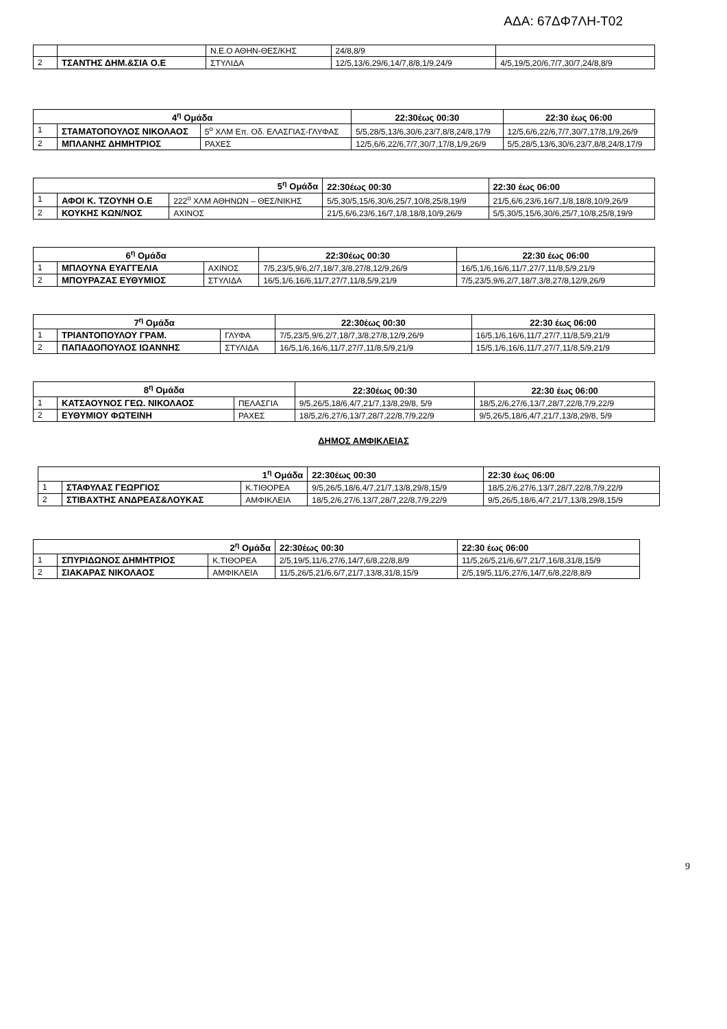ΑΔΑ: 67ΔΦ7ΛΗ-Τ02
| | | Ν.Ε.Ο ΑΘΗΝ-ΘΕΣ/ΚΗΣ | 24/8,8/9 | |
| 2 | ΤΣΑΝΤΗΣ ΔΗΜ.&ΣΙΑ Ο.Ε | ΣΤΥΛΙΔΑ | 12/5,13/6,29/6,14/7,8/8,1/9,24/9 | 4/5,19/5,20/6,7/7,30/7,24/8,8/9 |
| 4<sup>η</sup> Ομάδα | | | | 22:30έως 00:30 | 22:30 έως 06:00 |
| --- | --- | --- | --- | --- | --- |
| 1 | ΣΤΑΜΑΤΟΠΟΥΛΟΣ ΝΙΚΟΛΑΟΣ | 5<sup>ο</sup> ΧΛΜ Επ. Οδ. ΕΛΑΣΓΙΑΣ-ΓΛΥΦΑΣ | 5/5,28/5,13/6,30/6,23/7,8/8,24/8,17/9 | | 12/5,6/6,22/6,7/7,30/7,17/8,1/9,26/9 |
| 2 | ΜΠΛΑΝΗΣ ΔΗΜΗΤΡΙΟΣ | ΡΑΧΕΣ | 12/5,6/6,22/6,7/7,30/7,17/8,1/9,26/9 | | 5/5,28/5,13/6,30/6,23/7,8/8,24/8,17/9 |
| 5<sup>η</sup> Ομάδα | | | 22:30έως 00:30 | 22:30 έως 06:00 |
| --- | --- | --- | --- | --- |
| 1 | ΑΦΟΙ Κ. ΤΖΟΥΝΗ Ο.Ε | 222<sup>ο</sup> ΧΛΜ ΑΘΗΝΩΝ – ΘΕΣ/ΝΙΚΗΣ | 5/5,30/5,15/6,30/6,25/7,10/8,25/8,19/9 | 21/5,6/6,23/6,16/7,1/8,18/8,10/9,26/9 |
| 2 | ΚΟΥΚΗΣ ΚΩΝ/ΝΟΣ | ΑΧΙΝΟΣ | 21/5,6/6,23/6,16/7,1/8,18/8,10/9,26/9 | 5/5,30/5,15/6,30/6,25/7,10/8,25/8,19/9 |
| 6<sup>η</sup> Ομάδα | | | 22:30έως 00:30 | 22:30 έως 06:00 |
| --- | --- | --- | --- | --- |
| 1 | ΜΠΛΟΥΝΑ ΕΥΑΓΓΕΛΙΑ | ΑΧΙΝΟΣ | 7/5,23/5,9/6,2/7,18/7,3/8,27/8,12/9,26/9 | 16/5,1/6,16/6,11/7,27/7,11/8,5/9,21/9 |
| 2 | ΜΠΟΥΡΑΖΑΣ ΕΥΘΥΜΙΟΣ | ΣΤΥΛΙΔΑ | 16/5,1/6,16/6,11/7,27/7,11/8,5/9,21/9 | 7/5,23/5,9/6,2/7,18/7,3/8,27/8,12/9,26/9 |
| 7<sup>η</sup> Ομάδα | | | 22:30έως 00:30 | 22:30 έως 06:00 |
| --- | --- | --- | --- | --- |
| 1 | ΤΡΙΑΝΤΟΠΟΥΛΟΥ ΓΡΑΜ. | ΓΛΥΦΑ | 7/5,23/5,9/6,2/7,18/7,3/8,27/8,12/9,26/9 | 16/5,1/6,16/6,11/7,27/7,11/8,5/9,21/9 |
| 2 | ΠΑΠΑΔΟΠΟΥΛΟΣ ΙΩΑΝΝΗΣ | ΣΤΥΛΙΔΑ | 16/5,1/6,16/6,11/7,27/7,11/8,5/9,21/9 | 15/5,1/6,16/6,11/7,27/7,11/8,5/9,21/9 |
| 8<sup>η</sup> Ομάδα | | | 22:30έως 00:30 | 22:30 έως 06:00 |
| --- | --- | --- | --- | --- |
| 1 | ΚΑΤΣΑΟΥΝΟΣ ΓΕΩ. ΝΙΚΟΛΑΟΣ | ΠΕΛΑΣΓΙΑ | 9/5,26/5,18/6,4/7,21/7,13/8,29/8, 5/9 | 18/5,2/6,27/6,13/7,28/7,22/8,7/9,22/9 |
| 2 | ΕΥΘΥΜΙΟΥ ΦΩΤΕΙΝΗ | ΡΑΧΕΣ | 18/5,2/6,27/6,13/7,28/7,22/8,7/9,22/9 | 9/5,26/5,18/6,4/7,21/7,13/8,29/8, 5/9 |
ΔΗΜΟΣ ΑΜΦΙΚΛΕΙΑΣ
| 1<sup>η</sup> Ομάδα | | | 22:30έως 00:30 | 22:30 έως 06:00 |
| --- | --- | --- | --- | --- |
| 1 | ΣΤΑΦΥΛΑΣ ΓΕΩΡΓΙΟΣ | Κ.ΤΙΘΟΡΕΑ | 9/5,26/5,18/6,4/7,21/7,13/8,29/8,15/9 | 18/5,2/6,27/6,13/7,28/7,22/8,7/9,22/9 |
| 2 | ΣΤΙΒΑΧΤΗΣ ΑΝΔΡΕΑΣ&ΛΟΥΚΑΣ | ΑΜΦΙΚΛΕΙΑ | 18/5,2/6,27/6,13/7,28/7,22/8,7/9,22/9 | 9/5,26/5,18/6,4/7,21/7,13/8,29/8,15/9 |
| 2<sup>η</sup> Ομάδα | | | 22:30έως 00:30 | 22:30 έως 06:00 |
| --- | --- | --- | --- | --- |
| 1 | ΣΠΥΡΙΔΩΝΟΣ ΔΗΜΗΤΡΙΟΣ | Κ.ΤΙΘΟΡΕΑ | 2/5,19/5,11/6,27/6,14/7,6/8,22/8,8/9 | 11/5,26/5,21/6,6/7,21/7,16/8,31/8,15/9 |
| 2 | ΣΙΑΚΑΡΑΣ ΝΙΚΟΛΑΟΣ | ΑΜΦΙΚΛΕΙΑ | 11/5,26/5,21/6,6/7,21/7,13/8,31/8,15/9 | 2/5,19/5,11/6,27/6,14/7,6/8,22/8,8/9 |
9